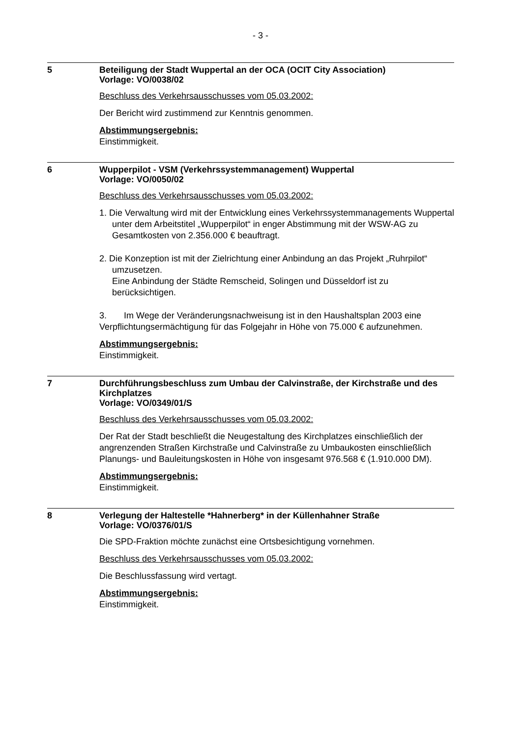- 3 -
5
Beteiligung der Stadt Wuppertal an der OCA (OCIT City Association)
Vorlage: VO/0038/02
Beschluss des Verkehrsausschusses vom 05.03.2002:
Der Bericht wird zustimmend zur Kenntnis genommen.
Abstimmungsergebnis:
Einstimmigkeit.
6
Wupperpilot - VSM (Verkehrssystemmanagement) Wuppertal
Vorlage: VO/0050/02
Beschluss des Verkehrsausschusses vom 05.03.2002:
1. Die Verwaltung wird mit der Entwicklung eines Verkehrssystemmanagements Wuppertal unter dem Arbeitstitel „Wupperpilot“ in enger Abstimmung mit der WSW-AG zu Gesamtkosten von 2.356.000 € beauftragt.
2. Die Konzeption ist mit der Zielrichtung einer Anbindung an das Projekt „Ruhrpilot“ umzusetzen.
Eine Anbindung der Städte Remscheid, Solingen und Düsseldorf ist zu berücksichtigen.
3. Im Wege der Veränderungsnachweisung ist in den Haushaltsplan 2003 eine Verpflichtungsermächtigung für das Folgejahr in Höhe von 75.000 € aufzunehmen.
Abstimmungsergebnis:
Einstimmigkeit.
7
Durchführungsbeschluss zum Umbau der Calvinstraße, der Kirchstraße und des Kirchplatzes
Vorlage: VO/0349/01/S
Beschluss des Verkehrsausschusses vom 05.03.2002:
Der Rat der Stadt beschließt die Neugestaltung des Kirchplatzes einschließlich der angrenzenden Straßen Kirchstraße und Calvinstraße zu Umbaukosten einschließlich Planungs- und Bauleitungskosten in Höhe von insgesamt 976.568 € (1.910.000 DM).
Abstimmungsergebnis:
Einstimmigkeit.
8
Verlegung der Haltestelle *Hahnerberg* in der Küllenhahner Straße
Vorlage: VO/0376/01/S
Die SPD-Fraktion möchte zunächst eine Ortsbesichtigung vornehmen.
Beschluss des Verkehrsausschusses vom 05.03.2002:
Die Beschlussfassung wird vertagt.
Abstimmungsergebnis:
Einstimmigkeit.